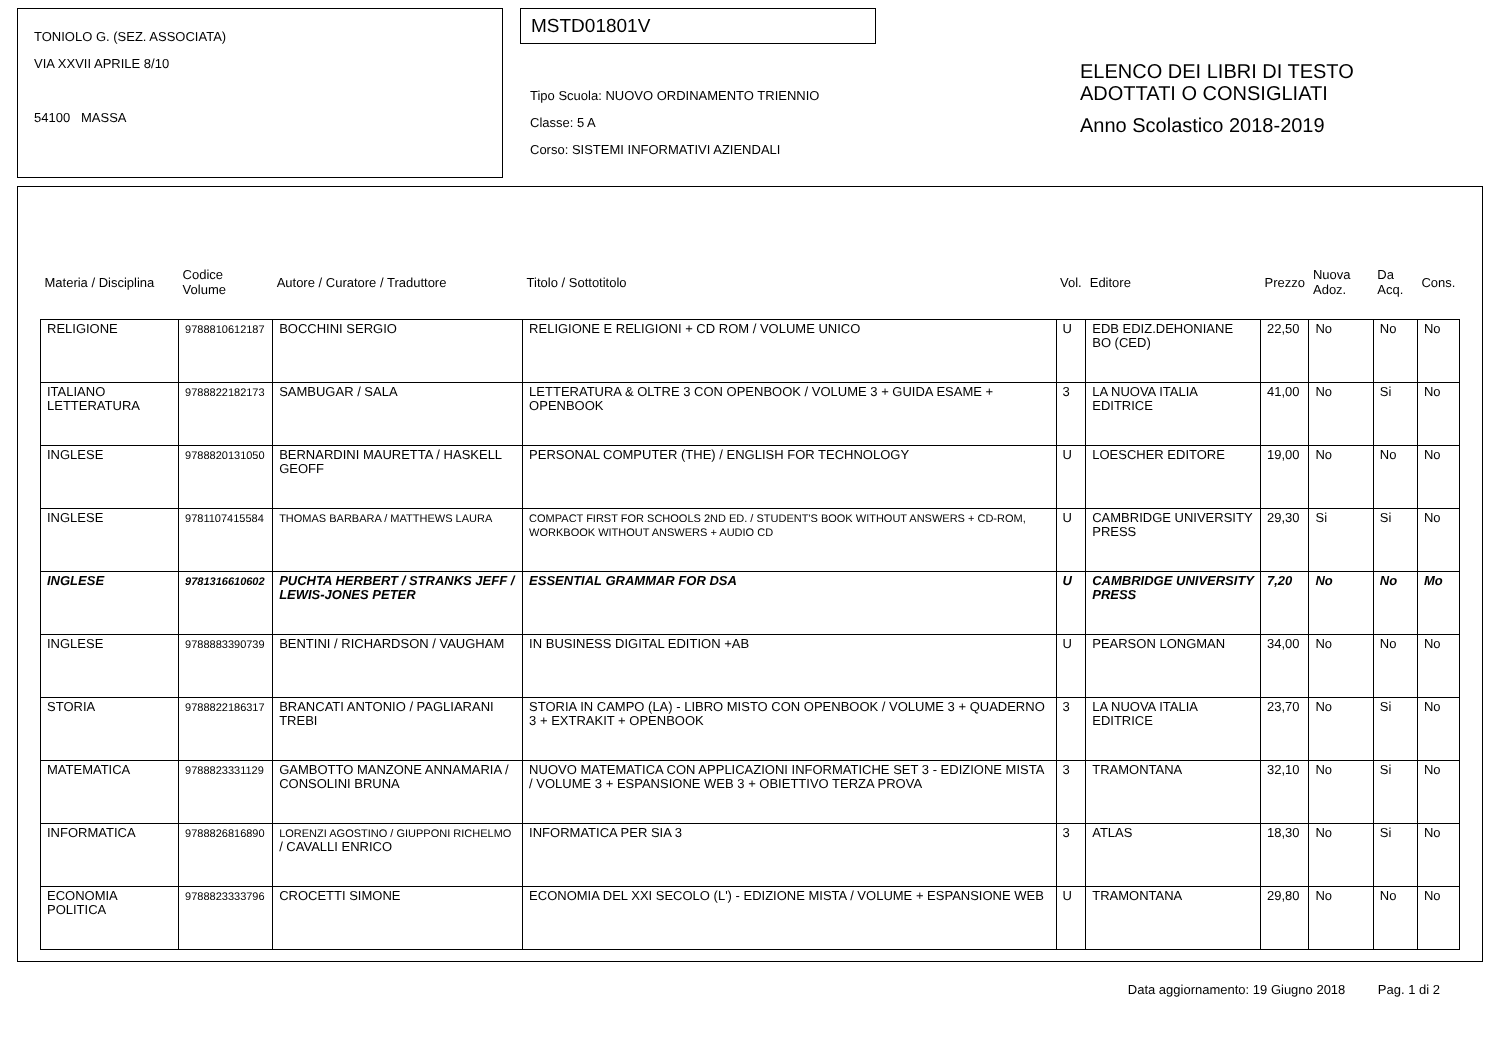TONIOLO G. (SEZ. ASSOCIATA)
VIA XXVII APRILE 8/10
54100 MASSA
MSTD01801V
Tipo Scuola: NUOVO ORDINAMENTO TRIENNIO
Classe: 5 A
Corso: SISTEMI INFORMATIVI AZIENDALI
ELENCO DEI LIBRI DI TESTO
ADOTTATI O CONSIGLIATI
Anno Scolastico 2018-2019
| Materia / Disciplina | Codice Volume | Autore / Curatore / Traduttore | Titolo / Sottotitolo | Vol. | Editore | Prezzo | Nuova Adoz. | Da Acq. | Cons. |
| --- | --- | --- | --- | --- | --- | --- | --- | --- | --- |
| RELIGIONE | 9788810612187 | BOCCHINI SERGIO | RELIGIONE E RELIGIONI + CD ROM / VOLUME UNICO | U | EDB EDIZ.DEHONIANE BO (CED) | 22,50 | No | No | No |
| ITALIANO LETTERATURA | 9788822182173 | SAMBUGAR / SALA | LETTERATURA & OLTRE 3 CON OPENBOOK / VOLUME 3 + GUIDA ESAME + OPENBOOK | 3 | LA NUOVA ITALIA EDITRICE | 41,00 | No | Si | No |
| INGLESE | 9788820131050 | BERNARDINI MAURETTA / HASKELL GEOFF | PERSONAL COMPUTER (THE) / ENGLISH FOR TECHNOLOGY | U | LOESCHER EDITORE | 19,00 | No | No | No |
| INGLESE | 9781107415584 | THOMAS BARBARA / MATTHEWS LAURA | COMPACT FIRST FOR SCHOOLS 2ND ED. / STUDENT'S BOOK WITHOUT ANSWERS + CD-ROM, WORKBOOK WITHOUT ANSWERS + AUDIO CD | U | CAMBRIDGE UNIVERSITY PRESS | 29,30 | Si | Si | No |
| INGLESE | 9781316610602 | PUCHTA HERBERT / STRANKS JEFF / LEWIS-JONES PETER | ESSENTIAL GRAMMAR FOR DSA | U | CAMBRIDGE UNIVERSITY PRESS | 7,20 | No | No | Mo |
| INGLESE | 9788883390739 | BENTINI / RICHARDSON / VAUGHAM | IN BUSINESS DIGITAL EDITION +AB | U | PEARSON LONGMAN | 34,00 | No | No | No |
| STORIA | 9788822186317 | BRANCATI ANTONIO / PAGLIARANI TREBI | STORIA IN CAMPO (LA) - LIBRO MISTO CON OPENBOOK / VOLUME 3 + QUADERNO 3 + EXTRAKIT + OPENBOOK | 3 | LA NUOVA ITALIA EDITRICE | 23,70 | No | Si | No |
| MATEMATICA | 9788823331129 | GAMBOTTO MANZONE ANNAMARIA / CONSOLINI BRUNA | NUOVO MATEMATICA CON APPLICAZIONI INFORMATICHE SET 3 - EDIZIONE MISTA / VOLUME 3 + ESPANSIONE WEB 3 + OBIETTIVO TERZA PROVA | 3 | TRAMONTANA | 32,10 | No | Si | No |
| INFORMATICA | 9788826816890 | LORENZI AGOSTINO / GIUPPONI RICHELMO / CAVALLI ENRICO | INFORMATICA PER SIA 3 | 3 | ATLAS | 18,30 | No | Si | No |
| ECONOMIA POLITICA | 9788823333796 | CROCETTI SIMONE | ECONOMIA DEL XXI SECOLO (L') - EDIZIONE MISTA / VOLUME + ESPANSIONE WEB | U | TRAMONTANA | 29,80 | No | No | No |
Data aggiornamento: 19 Giugno 2018 Pag. 1 di 2